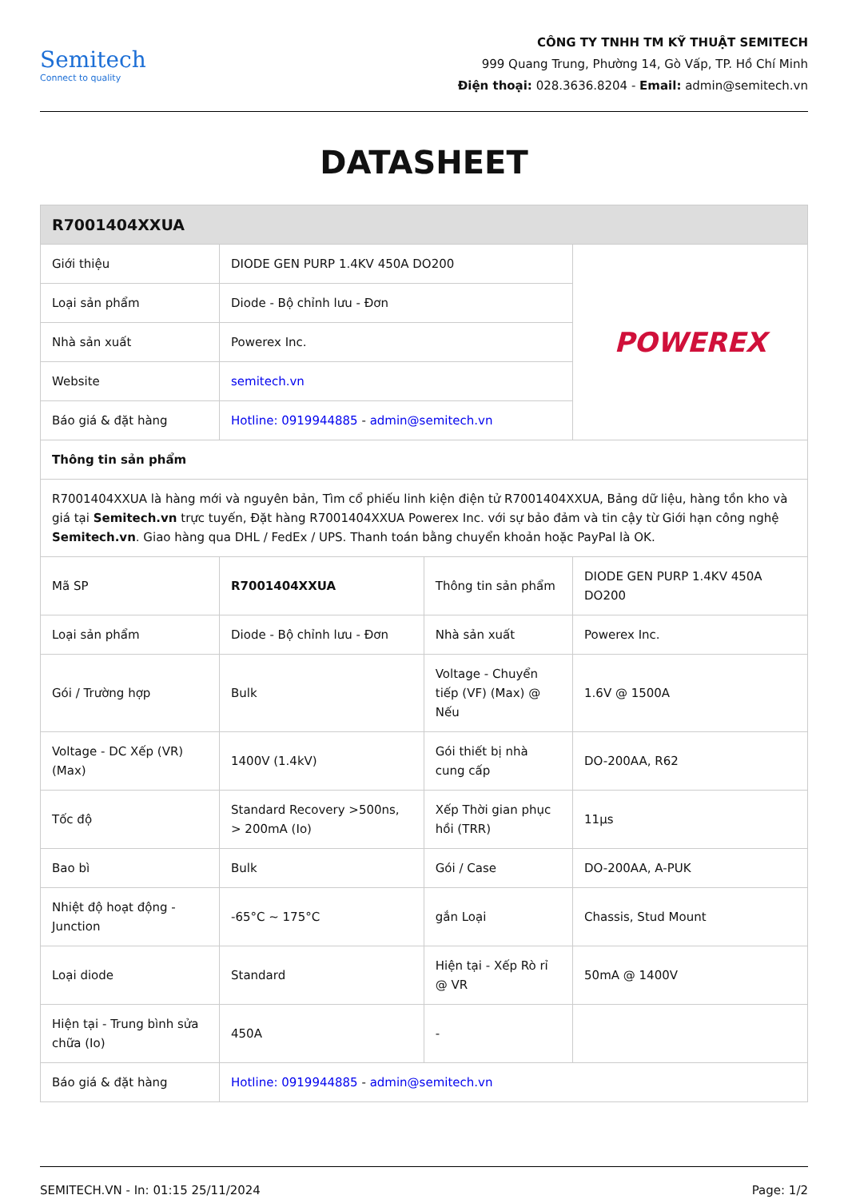Semitech
Connect to quality
CÔNG TY TNHH TM KỸ THUẬT SEMITECH
999 Quang Trung, Phường 14, Gò Vấp, TP. Hồ Chí Minh
Điện thoại: 028.3636.8204 - Email: admin@semitech.vn
DATASHEET
| R7001404XXUA | | | |
| --- | --- | --- | --- |
| Giới thiệu | DIODE GEN PURP 1.4KV 450A DO200 | | POWEREX |
| Loại sản phẩm | Diode - Bộ chỉnh lưu - Đơn | | |
| Nhà sản xuất | Powerex Inc. | | |
| Website | semitech.vn | | |
| Báo giá & đặt hàng | Hotline: 0919944885 - admin@semitech.vn | | |
| Thông tin sản phẩm | | | |
| R7001404XXUA là hàng mới và nguyên bản, Tìm cổ phiếu linh kiện điện tử R7001404XXUA, Bảng dữ liệu, hàng tồn kho và giá tại Semitech.vn trực tuyến, Đặt hàng R7001404XXUA Powerex Inc. với sự bảo đảm và tin cậy từ Giới hạn công nghệ Semitech.vn . Giao hàng qua DHL / FedEx / UPS. Thanh toán bằng chuyển khoản hoặc PayPal là OK. | | | |
| Mã SP | R7001404XXUA | Thông tin sản phẩm | DIODE GEN PURP 1.4KV 450A DO200 |
| Loại sản phẩm | Diode - Bộ chỉnh lưu - Đơn | Nhà sản xuất | Powerex Inc. |
| Gói / Trường hợp | Bulk | Voltage - Chuyển tiếp (VF) (Max) @ Nếu | 1.6V @ 1500A |
| Voltage - DC Xếp (VR) (Max) | 1400V (1.4kV) | Gói thiết bị nhà cung cấp | DO-200AA, R62 |
| Tốc độ | Standard Recovery >500ns, > 200mA (Io) | Xếp Thời gian phục hồi (TRR) | 11µs |
| Bao bì | Bulk | Gói / Case | DO-200AA, A-PUK |
| Nhiệt độ hoạt động - Junction | -65°C ~ 175°C | gắn Loại | Chassis, Stud Mount |
| Loại diode | Standard | Hiện tại - Xếp Rò rỉ @ VR | 50mA @ 1400V |
| Hiện tại - Trung bình sửa chữa (Io) | 450A | - | |
| Báo giá & đặt hàng | Hotline: 0919944885 - admin@semitech.vn | | |
SEMITECH.VN - In: 01:15 25/11/2024 Page: 1/2